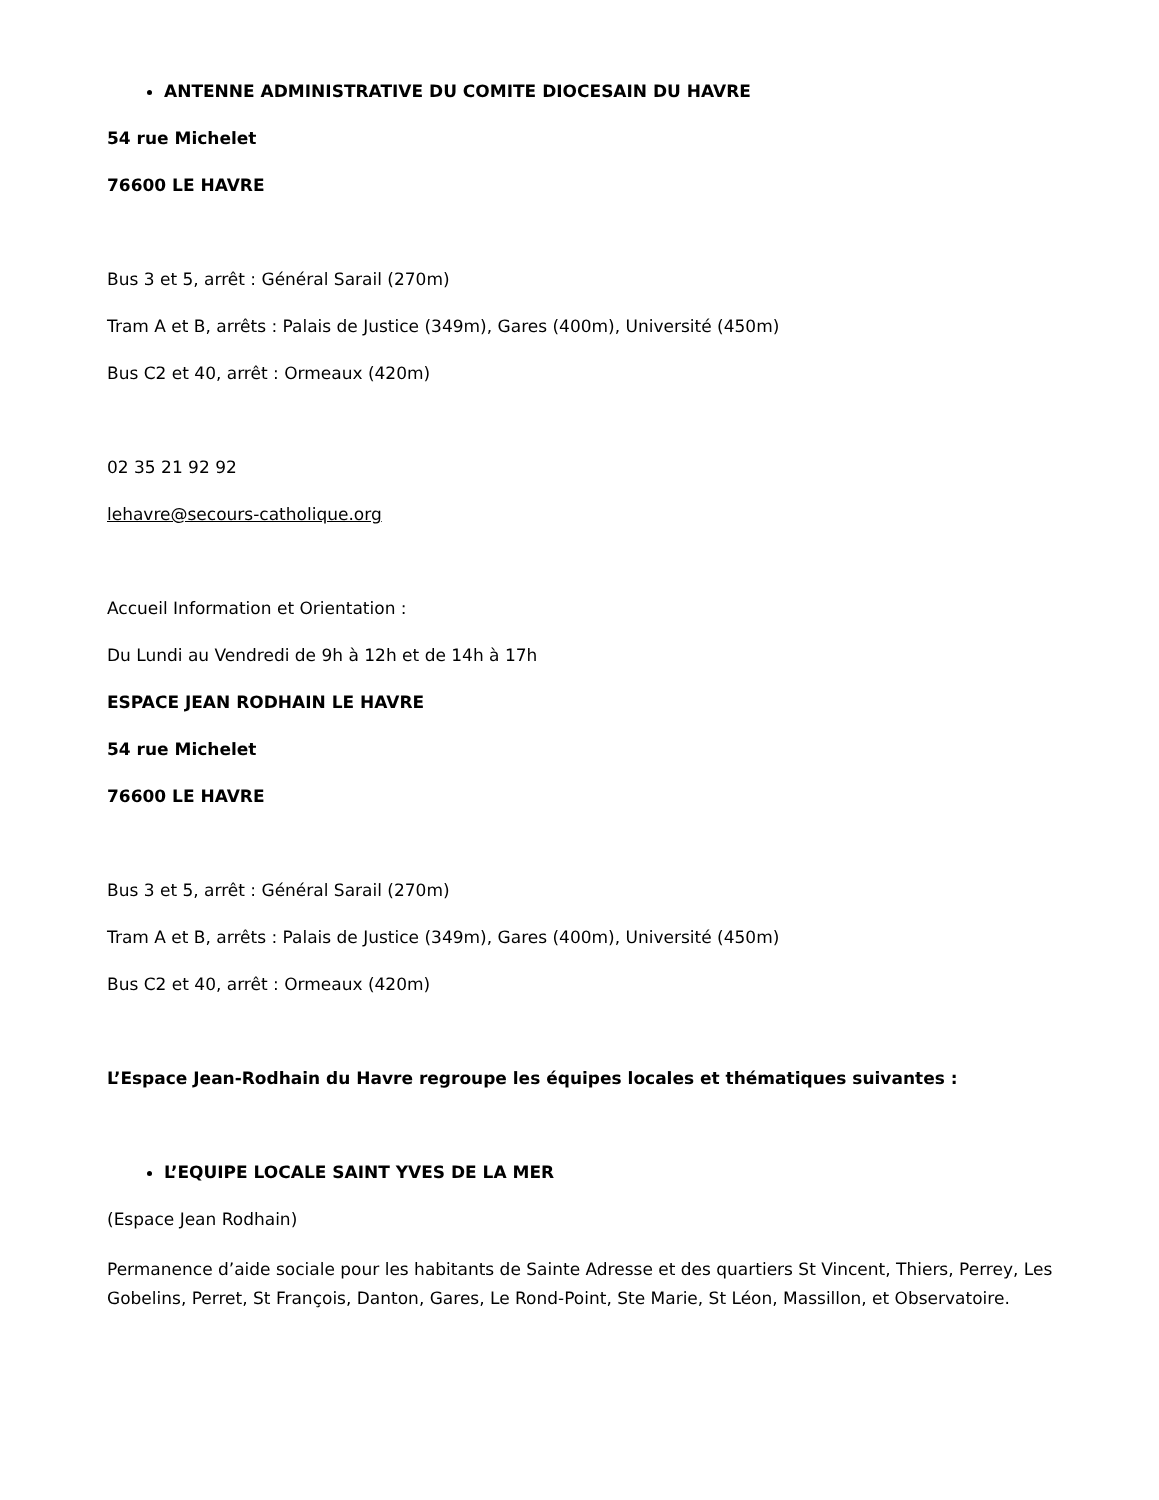ANTENNE ADMINISTRATIVE DU COMITE DIOCESAIN DU HAVRE
54 rue Michelet
76600 LE HAVRE
Bus 3 et 5, arrêt : Général Sarail (270m)
Tram A et B, arrêts : Palais de Justice (349m), Gares (400m), Université (450m)
Bus C2 et 40, arrêt : Ormeaux (420m)
02 35 21 92 92
lehavre@secours-catholique.org
Accueil Information et Orientation :
Du Lundi au Vendredi de 9h à 12h et de 14h à 17h
ESPACE JEAN RODHAIN LE HAVRE
54 rue Michelet
76600 LE HAVRE
Bus 3 et 5, arrêt : Général Sarail (270m)
Tram A et B, arrêts : Palais de Justice (349m), Gares (400m), Université (450m)
Bus C2 et 40, arrêt : Ormeaux (420m)
L’Espace Jean-Rodhain du Havre regroupe les équipes locales et thématiques suivantes :
L’EQUIPE LOCALE SAINT YVES DE LA MER
(Espace Jean Rodhain)
Permanence d’aide sociale pour les habitants de Sainte Adresse et des quartiers St Vincent, Thiers, Perrey, Les Gobelins, Perret, St François, Danton, Gares, Le Rond-Point, Ste Marie, St Léon, Massillon, et Observatoire.